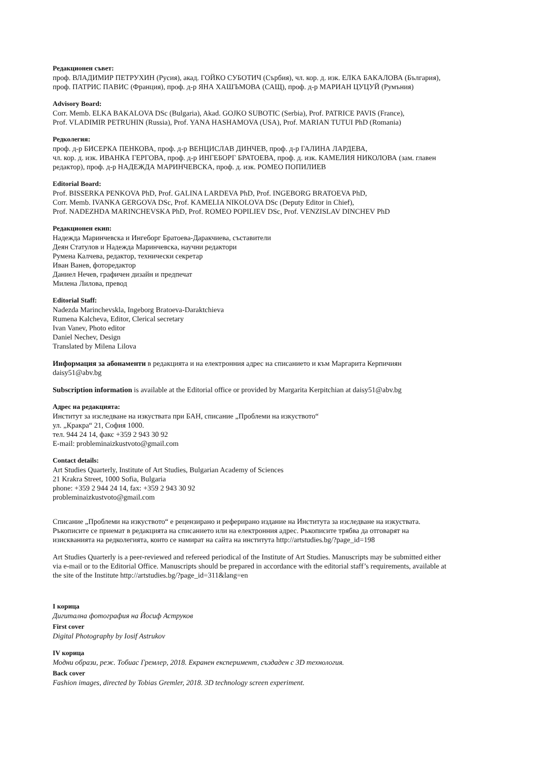Редакционен съвет:
проф. ВЛАДИМИР ПЕТРУХИН (Русия), акад. ГОЙКО СУБОТИЧ (Сърбия), чл. кор. д. изк. ЕЛКА БАКАЛОВА (България),
проф. ПАТРИС ПАВИС (Франция), проф. д-р ЯНА ХАШЪМОВА (САЩ), проф. д-р МАРИАН ЦУЦУЙ (Румъния)
Advisory Board:
Corr. Memb. ELKA BAKALOVA DSc (Bulgaria), Akad. GOJKO SUBOTIC (Serbia), Prof. PATRICE PAVIS (France),
Prof. VLADIMIR PETRUHIN (Russia), Prof. YANA HASHAMOVA (USA), Prof. MARIAN TUTUI PhD (Romania)
Редколегия:
проф. д-р БИСЕРКА ПЕНКОВА, проф. д-р ВЕНЦИСЛАВ ДИНЧЕВ, проф. д-р ГАЛИНА ЛАРДЕВА,
чл. кор. д. изк. ИВАНКА ГЕРГОВА, проф. д-р ИНГЕБОРГ БРАТОЕВА, проф. д. изк. КАМЕЛИЯ НИКОЛОВА (зам. главен
редактор), проф. д-р НАДЕЖДА МАРИНЧЕВСКА, проф. д. изк. РОМЕО ПОПИЛИЕВ
Editorial Board:
Prof. BISSERKA PENKOVA PhD, Prof. GALINA LARDEVA PhD, Prof. INGEBORG BRATOEVA PhD,
Corr. Memb. IVANKA GERGOVA DSc, Prof. KAMELIA NIKOLOVA DSc (Deputy Editor in Chief),
Prof. NADEZHDA MARINCHEVSKA PhD, Prof. ROMEO POPILIEV DSc, Prof. VENZISLAV DINCHEV PhD
Редакционен екип:
Надежда Маринчевска и Ингеборг Братоева-Даракчиева, съставители
Деян Статулов и Надежда Маринчевска, научни редактори
Румена Калчева, редактор, технически секретар
Иван Ванев, фоторедактор
Даниел Нечев, графичен дизайн и предпечат
Милена Лилова, превод
Editorial Staff:
Nadezda Marinchevskla, Ingeborg Bratoeva-Daraktchieva
Rumena Kalcheva, Editor, Clerical secretary
Ivan Vanev, Photo editor
Daniel Nechev, Design
Translated by Milena Lilova
Информация за абонаменти в редакцията и на електронния адрес на списанието и към Маргарита Керпичиян
daisy51@abv.bg
Subscription information is available at the Editorial office or provided by Margarita Kerpitchian at daisy51@abv.bg
Адрес на редакцията:
Институт за изследване на изкуствата при БАН, списание „Проблеми на изкуството“
ул. „Кракра“ 21, София 1000.
тел. 944 24 14, факс +359 2 943 30 92
E-mail: probleminaizkustvoto@gmail.com
Contact details:
Art Studies Quarterly, Institute of Art Studies, Bulgarian Academy of Sciences
21 Krakra Street, 1000 Sofia, Bulgaria
phone: +359 2 944 24 14, fax: +359 2 943 30 92
probleminaizkustvoto@gmail.com
Списание „Проблеми на изкуството“ е рецензирано и реферирано издание на Института за изследване на изкуствата.
Ръкописите се приемат в редакцията на списанието или на електронния адрес. Ръкописите трябва да отговарят на
изискванията на редколегията, които се намират на сайта на института http://artstudies.bg/?page_id=198
Art Studies Quarterly is a peer-reviewed and refereed periodical of the Institute of Art Studies. Manuscripts may be submitted either
via e-mail or to the Editorial Office. Manuscripts should be prepared in accordance with the editorial staff’s requirements, available at
the site of the Institute http://artstudies.bg/?page_id=311&lang=en
I корица
Дигитална фотография на Йосиф Аструков
First cover
Digital Photography by Iosif Astrukov
IV корица
Модни образи, реж. Тобиас Гремлер, 2018. Екранен експеримент, създаден с 3D технология.
Back cover
Fashion images, directed by Tobias Gremler, 2018. 3D technology screen experiment.